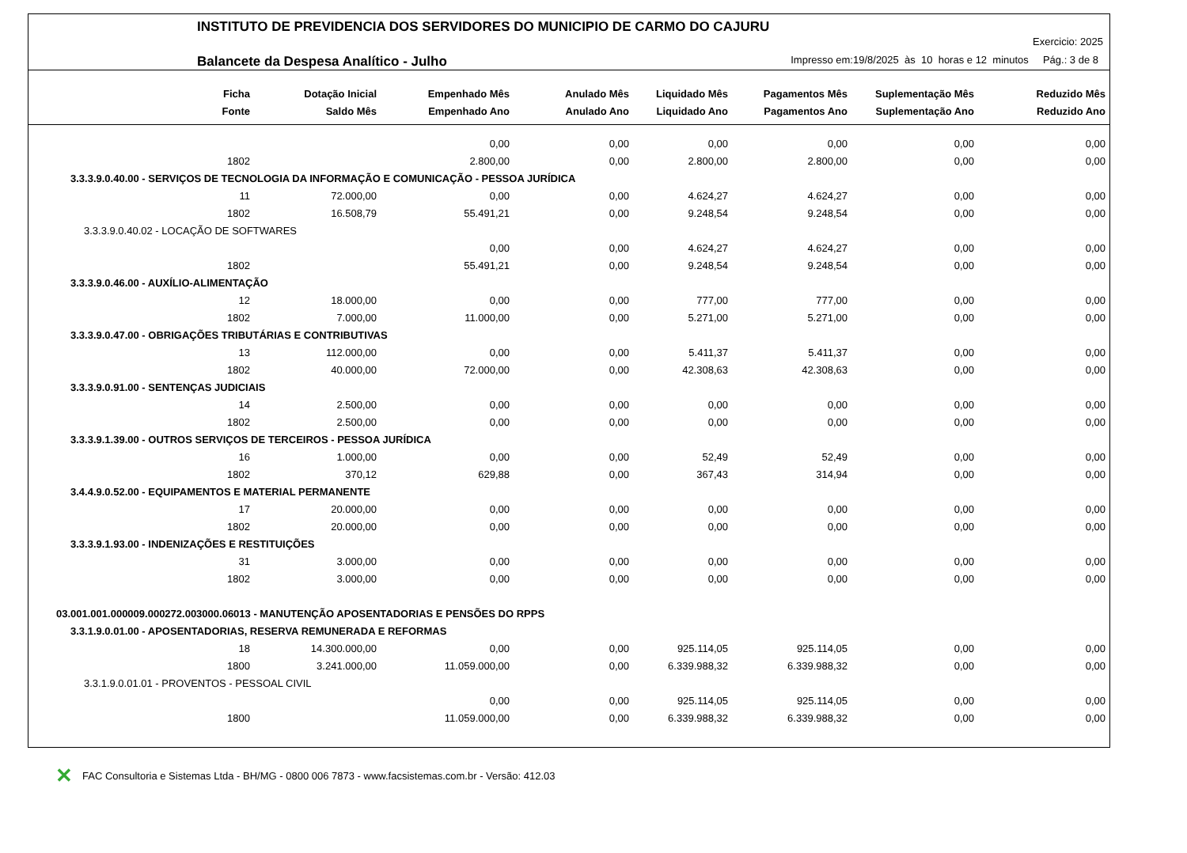INSTITUTO DE PREVIDENCIA DOS SERVIDORES DO MUNICIPIO DE CARMO DO CAJURU
Exercicio: 2025
Balancete da Despesa Analítico - Julho
Impresso em:19/8/2025 às 10 horas e 12 minutos Pág.: 3 de 8
| Ficha | Dotação Inicial | Empenhado Mês | Anulado Mês | Liquidado Mês | Pagamentos Mês | Suplementação Mês | Reduzido Mês |
| --- | --- | --- | --- | --- | --- | --- | --- |
| Fonte | Saldo Mês | Empenhado Ano | Anulado Ano | Liquidado Ano | Pagamentos Ano | Suplementação Ano | Reduzido Ano |
| | | 0,00 | 0,00 | 0,00 | 0,00 | 0,00 | 0,00 |
| 1802 | | 2.800,00 | 0,00 | 2.800,00 | 2.800,00 | 0,00 | 0,00 |
| 3.3.3.9.0.40.00 - SERVIÇOS DE TECNOLOGIA DA INFORMAÇÃO E COMUNICAÇÃO - PESSOA JURÍDICA | | | | | | | |
| 11 | 72.000,00 | 0,00 | 0,00 | 4.624,27 | 4.624,27 | 0,00 | 0,00 |
| 1802 | 16.508,79 | 55.491,21 | 0,00 | 9.248,54 | 9.248,54 | 0,00 | 0,00 |
| 3.3.3.9.0.40.02 - LOCAÇÃO DE SOFTWARES | | | | | | | |
| | | 0,00 | 0,00 | 4.624,27 | 4.624,27 | 0,00 | 0,00 |
| 1802 | | 55.491,21 | 0,00 | 9.248,54 | 9.248,54 | 0,00 | 0,00 |
| 3.3.3.9.0.46.00 - AUXÍLIO-ALIMENTAÇÃO | | | | | | | |
| 12 | 18.000,00 | 0,00 | 0,00 | 777,00 | 777,00 | 0,00 | 0,00 |
| 1802 | 7.000,00 | 11.000,00 | 0,00 | 5.271,00 | 5.271,00 | 0,00 | 0,00 |
| 3.3.3.9.0.47.00 - OBRIGAÇÕES TRIBUTÁRIAS E CONTRIBUTIVAS | | | | | | | |
| 13 | 112.000,00 | 0,00 | 0,00 | 5.411,37 | 5.411,37 | 0,00 | 0,00 |
| 1802 | 40.000,00 | 72.000,00 | 0,00 | 42.308,63 | 42.308,63 | 0,00 | 0,00 |
| 3.3.3.9.0.91.00 - SENTENÇAS JUDICIAIS | | | | | | | |
| 14 | 2.500,00 | 0,00 | 0,00 | 0,00 | 0,00 | 0,00 | 0,00 |
| 1802 | 2.500,00 | 0,00 | 0,00 | 0,00 | 0,00 | 0,00 | 0,00 |
| 3.3.3.9.1.39.00 - OUTROS SERVIÇOS DE TERCEIROS - PESSOA JURÍDICA | | | | | | | |
| 16 | 1.000,00 | 0,00 | 0,00 | 52,49 | 52,49 | 0,00 | 0,00 |
| 1802 | 370,12 | 629,88 | 0,00 | 367,43 | 314,94 | 0,00 | 0,00 |
| 3.4.4.9.0.52.00 - EQUIPAMENTOS E MATERIAL PERMANENTE | | | | | | | |
| 17 | 20.000,00 | 0,00 | 0,00 | 0,00 | 0,00 | 0,00 | 0,00 |
| 1802 | 20.000,00 | 0,00 | 0,00 | 0,00 | 0,00 | 0,00 | 0,00 |
| 3.3.3.9.1.93.00 - INDENIZAÇÕES E RESTITUIÇÕES | | | | | | | |
| 31 | 3.000,00 | 0,00 | 0,00 | 0,00 | 0,00 | 0,00 | 0,00 |
| 1802 | 3.000,00 | 0,00 | 0,00 | 0,00 | 0,00 | 0,00 | 0,00 |
| 03.001.001.000009.000272.003000.06013 - MANUTENÇÃO APOSENTADORIAS E PENSÕES DO RPPS | | | | | | | |
| 3.3.1.9.0.01.00 - APOSENTADORIAS, RESERVA REMUNERADA E REFORMAS | | | | | | | |
| 18 | 14.300.000,00 | 0,00 | 0,00 | 925.114,05 | 925.114,05 | 0,00 | 0,00 |
| 1800 | 3.241.000,00 | 11.059.000,00 | 0,00 | 6.339.988,32 | 6.339.988,32 | 0,00 | 0,00 |
| 3.3.1.9.0.01.01 - PROVENTOS - PESSOAL CIVIL | | | | | | | |
| | | 0,00 | 0,00 | 925.114,05 | 925.114,05 | 0,00 | 0,00 |
| 1800 | | 11.059.000,00 | 0,00 | 6.339.988,32 | 6.339.988,32 | 0,00 | 0,00 |
✕ FAC Consultoria e Sistemas Ltda - BH/MG - 0800 006 7873 - www.facsistemas.com.br - Versão: 412.03